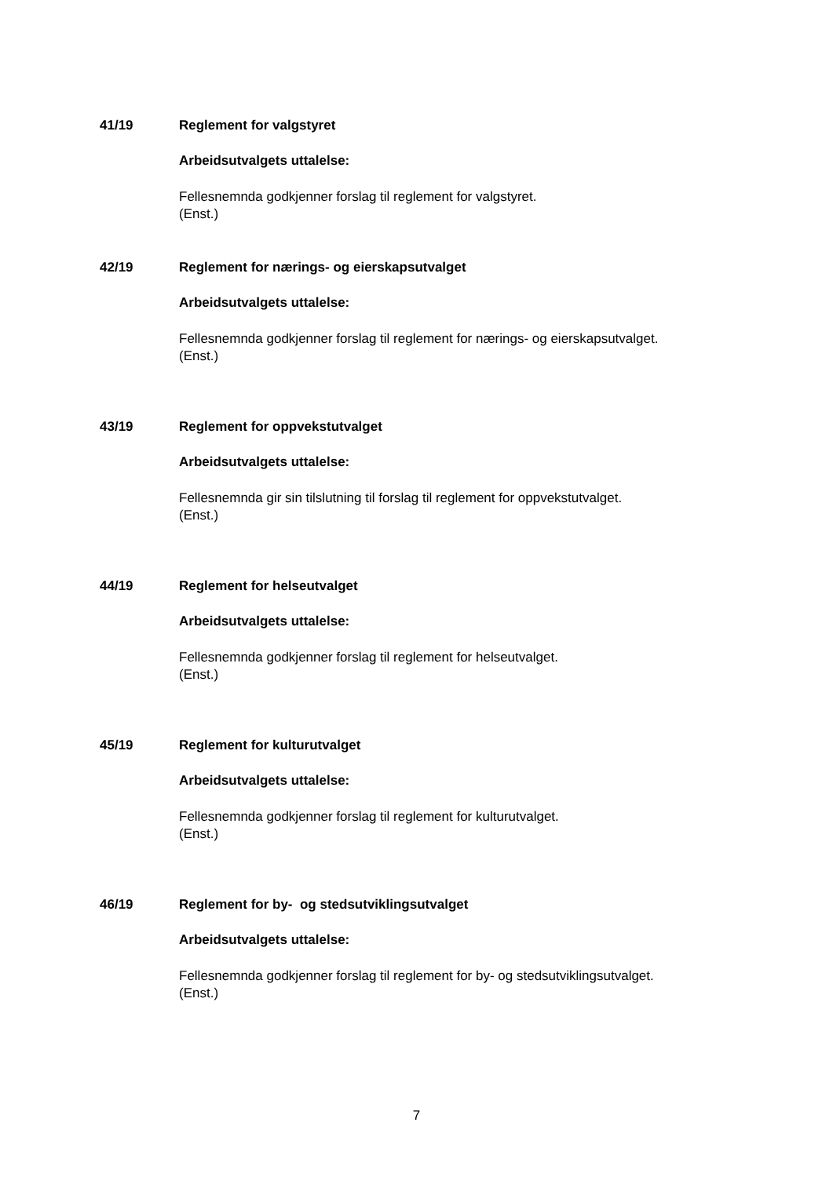41/19 Reglement for valgstyret
Arbeidsutvalgets uttalelse:
Fellesnemnda godkjenner forslag til reglement for valgstyret.
(Enst.)
42/19 Reglement for nærings- og eierskapsutvalget
Arbeidsutvalgets uttalelse:
Fellesnemnda godkjenner forslag til reglement for nærings- og eierskapsutvalget.
(Enst.)
43/19 Reglement for oppvekstutvalget
Arbeidsutvalgets uttalelse:
Fellesnemnda gir sin tilslutning til forslag til reglement for oppvekstutvalget.
(Enst.)
44/19 Reglement for helseutvalget
Arbeidsutvalgets uttalelse:
Fellesnemnda godkjenner forslag til reglement for helseutvalget.
(Enst.)
45/19 Reglement for kulturutvalget
Arbeidsutvalgets uttalelse:
Fellesnemnda godkjenner forslag til reglement for kulturutvalget.
(Enst.)
46/19 Reglement for by- og stedsutviklingsutvalget
Arbeidsutvalgets uttalelse:
Fellesnemnda godkjenner forslag til reglement for by- og stedsutviklingsutvalget.
(Enst.)
7